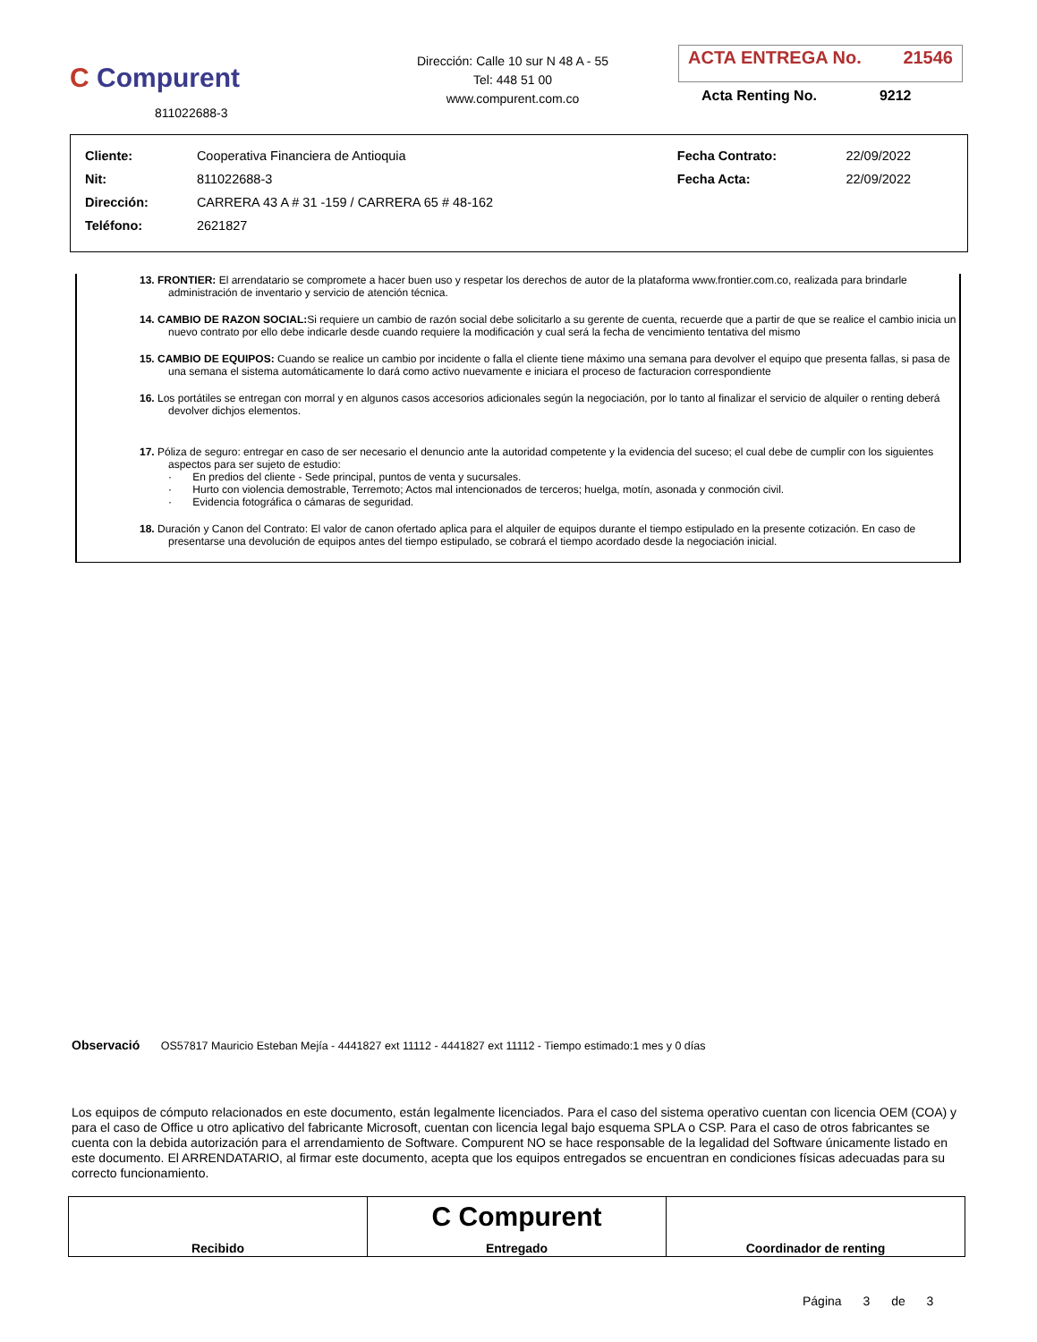C Compurent
811022688-3
Dirección: Calle 10 sur N 48 A - 55
Tel: 448 51 00
www.compurent.com.co
ACTA ENTREGA No. 21546
Acta Renting No. 9212
| Cliente: | Cooperativa Financiera de Antioquia | Fecha Contrato: | 22/09/2022 |
| Nit: | 811022688-3 | Fecha Acta: | 22/09/2022 |
| Dirección: | CARRERA 43 A # 31 -159 / CARRERA 65 # 48-162 | | |
| Teléfono: | 2621827 | | |
13. FRONTIER: El arrendatario se compromete a hacer buen uso y respetar los derechos de autor de la plataforma www.frontier.com.co, realizada para brindarle administración de inventario y servicio de atención técnica.
14. CAMBIO DE RAZON SOCIAL: Si requiere un cambio de razón social debe solicitarlo a su gerente de cuenta, recuerde que a partir de que se realice el cambio inicia un nuevo contrato por ello debe indicarle desde cuando requiere la modificación y cual será la fecha de vencimiento tentativa del mismo
15. CAMBIO DE EQUIPOS: Cuando se realice un cambio por incidente o falla el cliente tiene máximo una semana para devolver el equipo que presenta fallas, si pasa de una semana el sistema automáticamente lo dará como activo nuevamente e iniciara el proceso de facturacion correspondiente
16. Los portátiles se entregan con morral y en algunos casos accesorios adicionales según la negociación, por lo tanto al finalizar el servicio de alquiler o renting deberá devolver dichjos elementos.
17. Póliza de seguro: entregar en caso de ser necesario el denuncio ante la autoridad competente y la evidencia del suceso; el cual debe de cumplir con los siguientes aspectos para ser sujeto de estudio:
· En predios del cliente - Sede principal, puntos de venta y sucursales.
· Hurto con violencia demostrable, Terremoto; Actos mal intencionados de terceros; huelga, motín, asonada y conmoción civil.
· Evidencia fotográfica o cámaras de seguridad.
18. Duración y Canon del Contrato: El valor de canon ofertado aplica para el alquiler de equipos durante el tiempo estipulado en la presente cotización. En caso de presentarse una devolución de equipos antes del tiempo estipulado, se cobrará el tiempo acordado desde la negociación inicial.
Observació OS57817 Mauricio Esteban Mejía - 4441827 ext 11112 - 4441827 ext 11112 - Tiempo estimado:1 mes y 0 días
Los equipos de cómputo relacionados en este documento, están legalmente licenciados. Para el caso del sistema operativo cuentan con licencia OEM (COA) y para el caso de Office u otro aplicativo del fabricante Microsoft, cuentan con licencia legal bajo esquema SPLA o CSP. Para el caso de otros fabricantes se cuenta con la debida autorización para el arrendamiento de Software. Compurent NO se hace responsable de la legalidad del Software únicamente listado en este documento. El ARRENDATARIO, al firmar este documento, acepta que los equipos entregados se encuentran en condiciones físicas adecuadas para su correcto funcionamiento.
| Recibido | C Compurent Entregado | Coordinador de renting |
Página 3 de 3